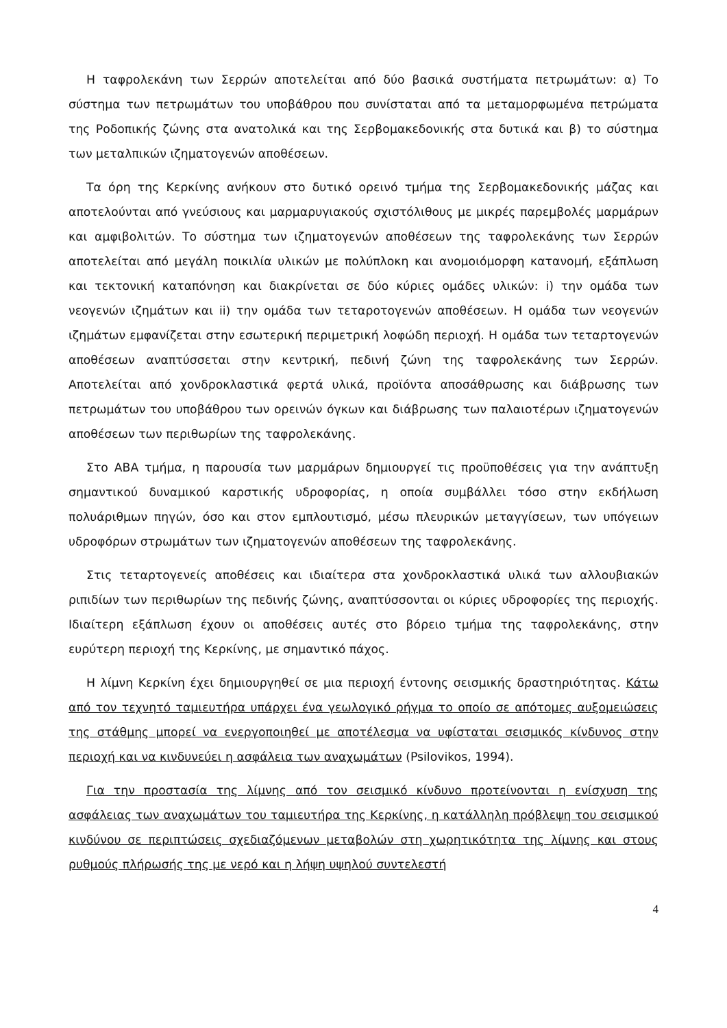Η ταφρολεκάνη των Σερρών αποτελείται από δύο βασικά συστήματα πετρωμάτων: α) Το σύστημα των πετρωμάτων του υποβάθρου που συνίσταται από τα μεταμορφωμένα πετρώματα της Ροδοπικής ζώνης στα ανατολικά και της Σερβομακεδονικής στα δυτικά και β) το σύστημα των μεταλπικών ιζηματογενών αποθέσεων.
Τα όρη της Κερκίνης ανήκουν στο δυτικό ορεινό τμήμα της Σερβομακεδονικής μάζας και αποτελούνται από γνεύσιους και μαρμαρυγιακούς σχιστόλιθους με μικρές παρεμβολές μαρμάρων και αμφιβολιτών. Το σύστημα των ιζηματογενών αποθέσεων της ταφρολεκάνης των Σερρών αποτελείται από μεγάλη ποικιλία υλικών με πολύπλοκη και ανομοιόμορφη κατανομή, εξάπλωση και τεκτονική καταπόνηση και διακρίνεται σε δύο κύριες ομάδες υλικών: i) την ομάδα των νεογενών ιζημάτων και ii) την ομάδα των τεταροτογενών αποθέσεων. Η ομάδα των νεογενών ιζημάτων εμφανίζεται στην εσωτερική περιμετρική λοφώδη περιοχή. Η ομάδα των τεταρτογενών αποθέσεων αναπτύσσεται στην κεντρική, πεδινή ζώνη της ταφρολεκάνης των Σερρών. Αποτελείται από χονδροκλαστικά φερτά υλικά, προϊόντα αποσάθρωσης και διάβρωσης των πετρωμάτων του υποβάθρου των ορεινών όγκων και διάβρωσης των παλαιοτέρων ιζηματογενών αποθέσεων των περιθωρίων της ταφρολεκάνης.
Στο ΑΒΑ τμήμα, η παρουσία των μαρμάρων δημιουργεί τις προϋποθέσεις για την ανάπτυξη σημαντικού δυναμικού καρστικής υδροφορίας, η οποία συμβάλλει τόσο στην εκδήλωση πολυάριθμων πηγών, όσο και στον εμπλουτισμό, μέσω πλευρικών μεταγγίσεων, των υπόγειων υδροφόρων στρωμάτων των ιζηματογενών αποθέσεων της ταφρολεκάνης.
Στις τεταρτογενείς αποθέσεις και ιδιαίτερα στα χονδροκλαστικά υλικά των αλλουβιακών ριπιδίων των περιθωρίων της πεδινής ζώνης, αναπτύσσονται οι κύριες υδροφορίες της περιοχής. Ιδιαίτερη εξάπλωση έχουν οι αποθέσεις αυτές στο βόρειο τμήμα της ταφρολεκάνης, στην ευρύτερη περιοχή της Κερκίνης, με σημαντικό πάχος.
Η λίμνη Κερκίνη έχει δημιουργηθεί σε μια περιοχή έντονης σεισμικής δραστηριότητας. Κάτω από τον τεχνητό ταμιευτήρα υπάρχει ένα γεωλογικό ρήγμα το οποίο σε απότομες αυξομειώσεις της στάθμης μπορεί να ενεργοποιηθεί με αποτέλεσμα να υφίσταται σεισμικός κίνδυνος στην περιοχή και να κινδυνεύει η ασφάλεια των αναχωμάτων (Psilovikos, 1994).
Για την προστασία της λίμνης από τον σεισμικό κίνδυνο προτείνονται η ενίσχυση της ασφάλειας των αναχωμάτων του ταμιευτήρα της Κερκίνης, η κατάλληλη πρόβλεψη του σεισμικού κινδύνου σε περιπτώσεις σχεδιαζόμενων μεταβολών στη χωρητικότητα της λίμνης και στους ρυθμούς πλήρωσής της με νερό και η λήψη υψηλού συντελεστή
4